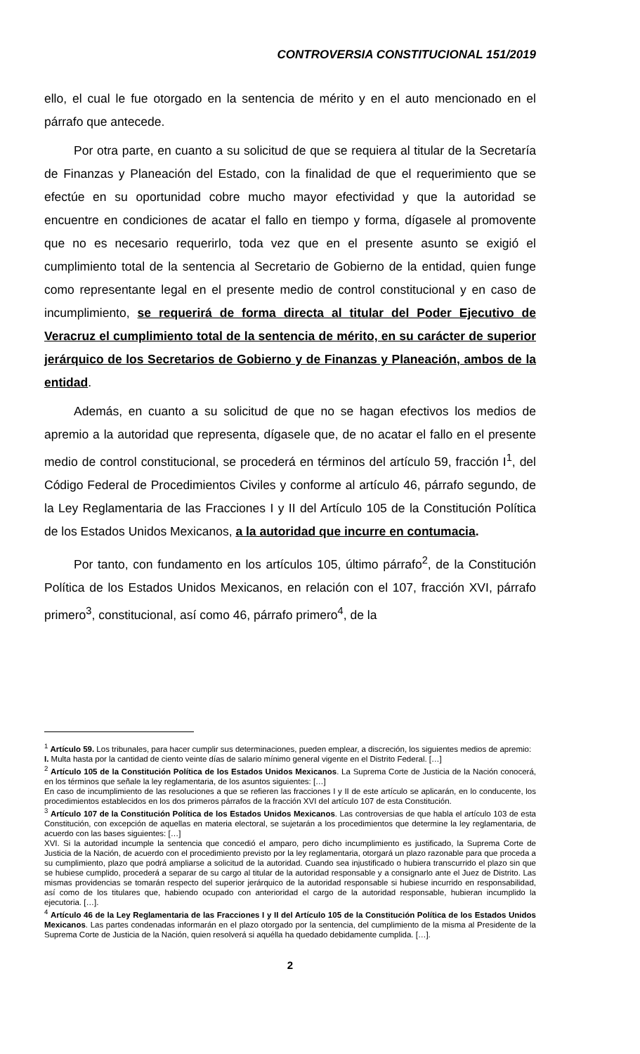CONTROVERSIA CONSTITUCIONAL 151/2019
ello, el cual le fue otorgado en la sentencia de mérito y en el auto mencionado en el párrafo que antecede.
Por otra parte, en cuanto a su solicitud de que se requiera al titular de la Secretaría de Finanzas y Planeación del Estado, con la finalidad de que el requerimiento que se efectúe en su oportunidad cobre mucho mayor efectividad y que la autoridad se encuentre en condiciones de acatar el fallo en tiempo y forma, dígasele al promovente que no es necesario requerirlo, toda vez que en el presente asunto se exigió el cumplimiento total de la sentencia al Secretario de Gobierno de la entidad, quien funge como representante legal en el presente medio de control constitucional y en caso de incumplimiento, se requerirá de forma directa al titular del Poder Ejecutivo de Veracruz el cumplimiento total de la sentencia de mérito, en su carácter de superior jerárquico de los Secretarios de Gobierno y de Finanzas y Planeación, ambos de la entidad.
Además, en cuanto a su solicitud de que no se hagan efectivos los medios de apremio a la autoridad que representa, dígasele que, de no acatar el fallo en el presente medio de control constitucional, se procederá en términos del artículo 59, fracción I<sup>1</sup>, del Código Federal de Procedimientos Civiles y conforme al artículo 46, párrafo segundo, de la Ley Reglamentaria de las Fracciones I y II del Artículo 105 de la Constitución Política de los Estados Unidos Mexicanos, a la autoridad que incurre en contumacia.
Por tanto, con fundamento en los artículos 105, último párrafo<sup>2</sup>, de la Constitución Política de los Estados Unidos Mexicanos, en relación con el 107, fracción XVI, párrafo primero<sup>3</sup>, constitucional, así como 46, párrafo primero<sup>4</sup>, de la
<sup>1</sup> Artículo 59. Los tribunales, para hacer cumplir sus determinaciones, pueden emplear, a discreción, los siguientes medios de apremio:
I. Multa hasta por la cantidad de ciento veinte días de salario mínimo general vigente en el Distrito Federal. […]
<sup>2</sup> Artículo 105 de la Constitución Política de los Estados Unidos Mexicanos. La Suprema Corte de Justicia de la Nación conocerá, en los términos que señale la ley reglamentaria, de los asuntos siguientes: […]
En caso de incumplimiento de las resoluciones a que se refieren las fracciones I y II de este artículo se aplicarán, en lo conducente, los procedimientos establecidos en los dos primeros párrafos de la fracción XVI del artículo 107 de esta Constitución.
<sup>3</sup> Artículo 107 de la Constitución Política de los Estados Unidos Mexicanos. Las controversias de que habla el artículo 103 de esta Constitución, con excepción de aquellas en materia electoral, se sujetarán a los procedimientos que determine la ley reglamentaria, de acuerdo con las bases siguientes: […]
XVI. Si la autoridad incumple la sentencia que concedió el amparo, pero dicho incumplimiento es justificado, la Suprema Corte de Justicia de la Nación, de acuerdo con el procedimiento previsto por la ley reglamentaria, otorgará un plazo razonable para que proceda a su cumplimiento, plazo que podrá ampliarse a solicitud de la autoridad. Cuando sea injustificado o hubiera transcurrido el plazo sin que se hubiese cumplido, procederá a separar de su cargo al titular de la autoridad responsable y a consignarlo ante el Juez de Distrito. Las mismas providencias se tomarán respecto del superior jerárquico de la autoridad responsable si hubiese incurrido en responsabilidad, así como de los titulares que, habiendo ocupado con anterioridad el cargo de la autoridad responsable, hubieran incumplido la ejecutoria. […].
<sup>4</sup> Artículo 46 de la Ley Reglamentaria de las Fracciones I y II del Artículo 105 de la Constitución Política de los Estados Unidos Mexicanos. Las partes condenadas informarán en el plazo otorgado por la sentencia, del cumplimiento de la misma al Presidente de la Suprema Corte de Justicia de la Nación, quien resolverá si aquélla ha quedado debidamente cumplida. […].
2